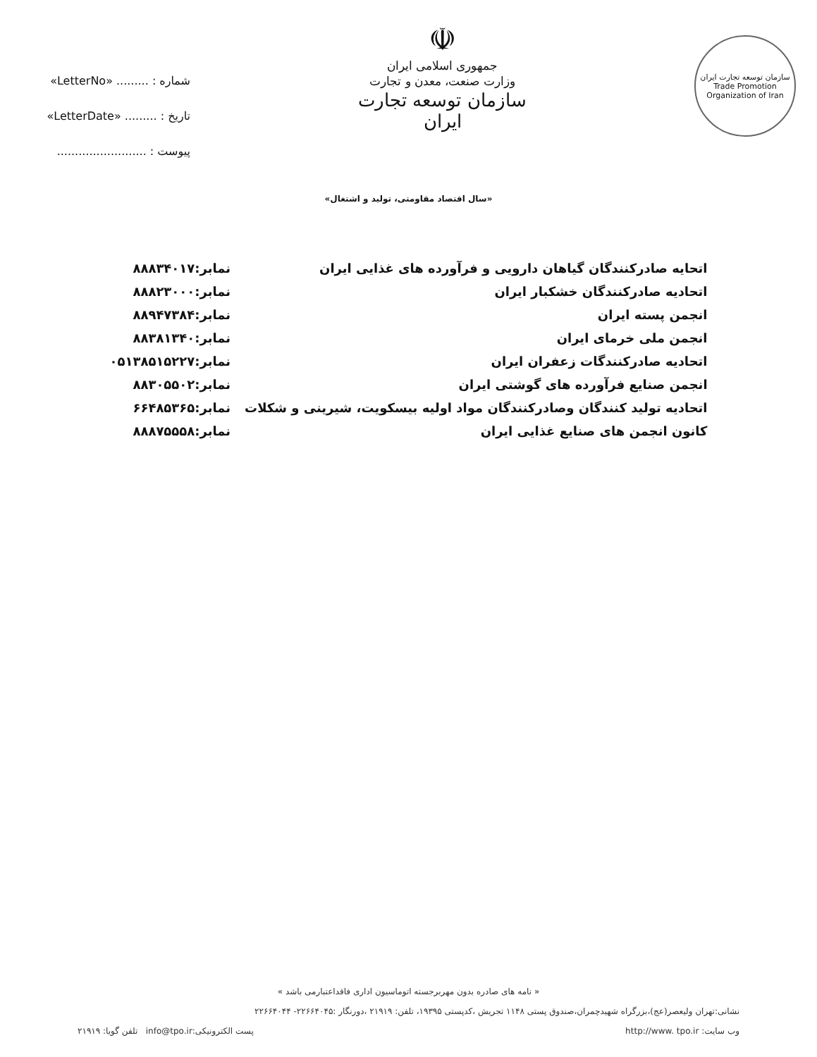شماره : ......... «LetterNo»
تاریخ : ......... «LetterDate»
پیوست : .........................
☫
جمهوری اسلامی ایران
وزارت صنعت، معدن و تجارت
سازمان توسعه تجارت ایران
سازمان توسعه تجارت ایران
Trade Promotion Organization of Iran
«سال اقتصاد مقاومتی، تولید و اشتغال»
| اتحایه صادرکنندگان گیاهان دارویی و فرآورده های غذایی ایران | نمابر:۸۸۸۳۴۰۱۷ |
| اتحادیه صادرکنندگان خشکبار ایران | نمابر:۸۸۸۲۳۰۰۰ |
| انجمن پسته ایران | نمابر:۸۸۹۴۷۳۸۴ |
| انجمن ملی خرمای ایران | نمابر:۸۸۳۸۱۳۴۰ |
| اتحادیه صادرکنندگات زعفران ایران | نمابر:۰۵۱۳۸۵۱۵۲۲۷ |
| انجمن صنایع فرآورده های گوشتی ایران | نمابر:۸۸۳۰۵۵۰۲ |
| اتحادیه تولید کنندگان وصادرکنندگان مواد اولیه بیسکویت، شیرینی و شکلات | نمابر:۶۶۴۸۵۳۶۵ |
| کانون انجمن های صنایع غذایی ایران | نمابر:۸۸۸۷۵۵۵۸ |
« نامه های صادره بدون مهربرجسته اتوماسیون اداری فاقداعتبارمی باشد »
نشانی:تهران ولیعصر(عج)،بزرگراه شهیدچمران،صندوق پستی ۱۱۴۸ تجریش ،کدپستی ۱۹۳۹۵، تلفن: ۲۱۹۱۹ ،دورنگار :۲۲۶۶۴۰۴۵- ۲۲۶۶۴۰۴۴
وب سایت: http://www. tpo.ir پست الکترونیکی:info@tpo.ir تلفن گویا: ۲۱۹۱۹